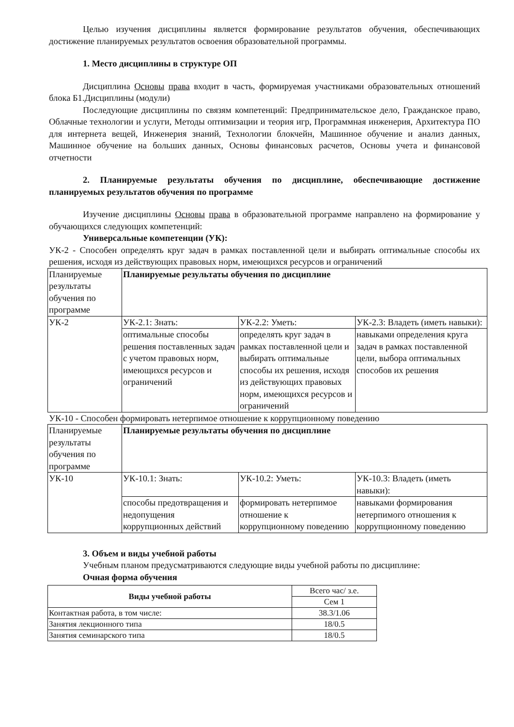Целью изучения дисциплины является формирование результатов обучения, обеспечивающих достижение планируемых результатов освоения образовательной программы.
1. Место дисциплины в структуре ОП
Дисциплина Основы права входит в часть, формируемая участниками образовательных отношений блока Б1.Дисциплины (модули)
Последующие дисциплины по связям компетенций: Предпринимательское дело, Гражданское право, Облачные технологии и услуги, Методы оптимизации и теория игр, Программная инженерия, Архитектура ПО для интернета вещей, Инженерия знаний, Технологии блокчейн, Машинное обучение и анализ данных, Машинное обучение на больших данных, Основы финансовых расчетов, Основы учета и финансовой отчетности
2. Планируемые результаты обучения по дисциплине, обеспечивающие достижение планируемых результатов обучения по программе
Изучение дисциплины Основы права в образовательной программе направлено на формирование у обучающихся следующих компетенций:
Универсальные компетенции (УК):
УК-2 - Способен определять круг задач в рамках поставленной цели и выбирать оптимальные способы их решения, исходя из действующих правовых норм, имеющихся ресурсов и ограничений
| Планируемые результаты обучения по программе | Планируемые результаты обучения по дисциплине | | |
| УК-2 | УК-2.1: Знать: | УК-2.2: Уметь: | УК-2.3: Владеть (иметь навыки): |
| | оптимальные способы решения поставленных задач с учетом правовых норм, имеющихся ресурсов и ограничений | определять круг задач в рамках поставленной цели и выбирать оптимальные способы их решения, исходя из действующих правовых норм, имеющихся ресурсов и ограничений | навыками определения круга задач в рамках поставленной цели, выбора оптимальных способов их решения |
УК-10 - Способен формировать нетерпимое отношение к коррупционному поведению
| Планируемые результаты обучения по программе | Планируемые результаты обучения по дисциплине | | |
| УК-10 | УК-10.1: Знать: | УК-10.2: Уметь: | УК-10.3: Владеть (иметь навыки): |
| | способы предотвращения и недопущения коррупционных действий | формировать нетерпимое отношение к коррупционному поведению | навыками формирования нетерпимого отношения к коррупционному поведению |
3. Объем и виды учебной работы
Учебным планом предусматриваются следующие виды учебной работы по дисциплине:
Очная форма обучения
| Виды учебной работы | Всего час/ з.е. |
| | Сем 1 |
| Контактная работа, в том числе: | 38.3/1.06 |
| Занятия лекционного типа | 18/0.5 |
| Занятия семинарского типа | 18/0.5 |